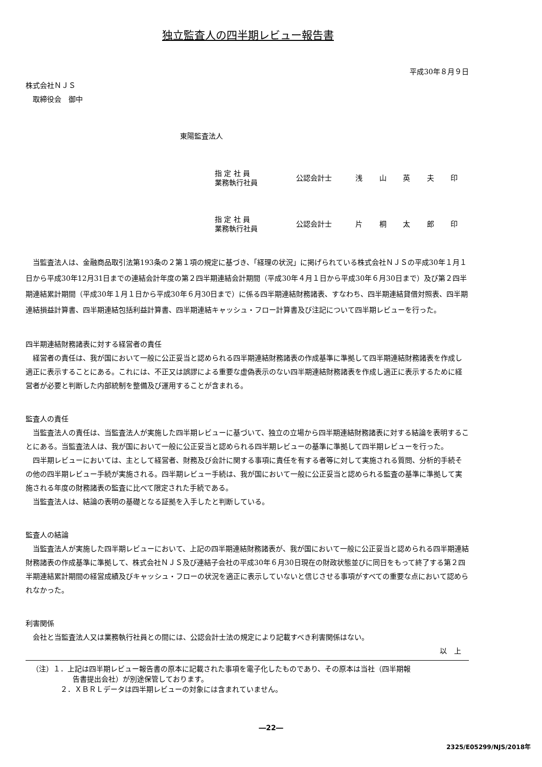独立監査人の四半期レビュー報告書
平成30年８月９日
株式会社ＮＪＳ
取締役会　御中
東陽監査法人
指 定 社 員
業務執行社員
公認会計士　 浅 山 英 夫 印
指 定 社 員
業務執行社員
公認会計士　 片 桐 太 郎 印
当監査法人は、金融商品取引法第193条の２第１項の規定に基づき、「経理の状況」に掲げられている株式会社ＮＪＳの平成30年１月１日から平成30年12月31日までの連結会計年度の第２四半期連結会計期間（平成30年４月１日から平成30年６月30日まで）及び第２四半期連結累計期間（平成30年１月１日から平成30年６月30日まで）に係る四半期連結財務諸表、すなわち、四半期連結貸借対照表、四半期連結損益計算書、四半期連結包括利益計算書、四半期連結キャッシュ・フロー計算書及び注記について四半期レビューを行った。
四半期連結財務諸表に対する経営者の責任
経営者の責任は、我が国において一般に公正妥当と認められる四半期連結財務諸表の作成基準に準拠して四半期連結財務諸表を作成し適正に表示することにある。これには、不正又は誤謬による重要な虚偽表示のない四半期連結財務諸表を作成し適正に表示するために経営者が必要と判断した内部統制を整備及び運用することが含まれる。
監査人の責任
当監査法人の責任は、当監査法人が実施した四半期レビューに基づいて、独立の立場から四半期連結財務諸表に対する結論を表明することにある。当監査法人は、我が国において一般に公正妥当と認められる四半期レビューの基準に準拠して四半期レビューを行った。
四半期レビューにおいては、主として経営者、財務及び会計に関する事項に責任を有する者等に対して実施される質問、分析的手続その他の四半期レビュー手続が実施される。四半期レビュー手続は、我が国において一般に公正妥当と認められる監査の基準に準拠して実施される年度の財務諸表の監査に比べて限定された手続である。
当監査法人は、結論の表明の基礎となる証拠を入手したと判断している。
監査人の結論
当監査法人が実施した四半期レビューにおいて、上記の四半期連結財務諸表が、我が国において一般に公正妥当と認められる四半期連結財務諸表の作成基準に準拠して、株式会社ＮＪＳ及び連結子会社の平成30年６月30日現在の財政状態並びに同日をもって終了する第２四半期連結累計期間の経営成績及びキャッシュ・フローの状況を適正に表示していないと信じさせる事項がすべての重要な点において認められなかった。
利害関係
会社と当監査法人又は業務執行社員との間には、公認会計士法の規定により記載すべき利害関係はない。
以　上
（注）１．上記は四半期レビュー報告書の原本に記載された事項を電子化したものであり、その原本は当社（四半期報
告書提出会社）が別途保管しております。
２．ＸＢＲＬデータは四半期レビューの対象には含まれていません。
―22―
2325/E05299/NJS/2018年